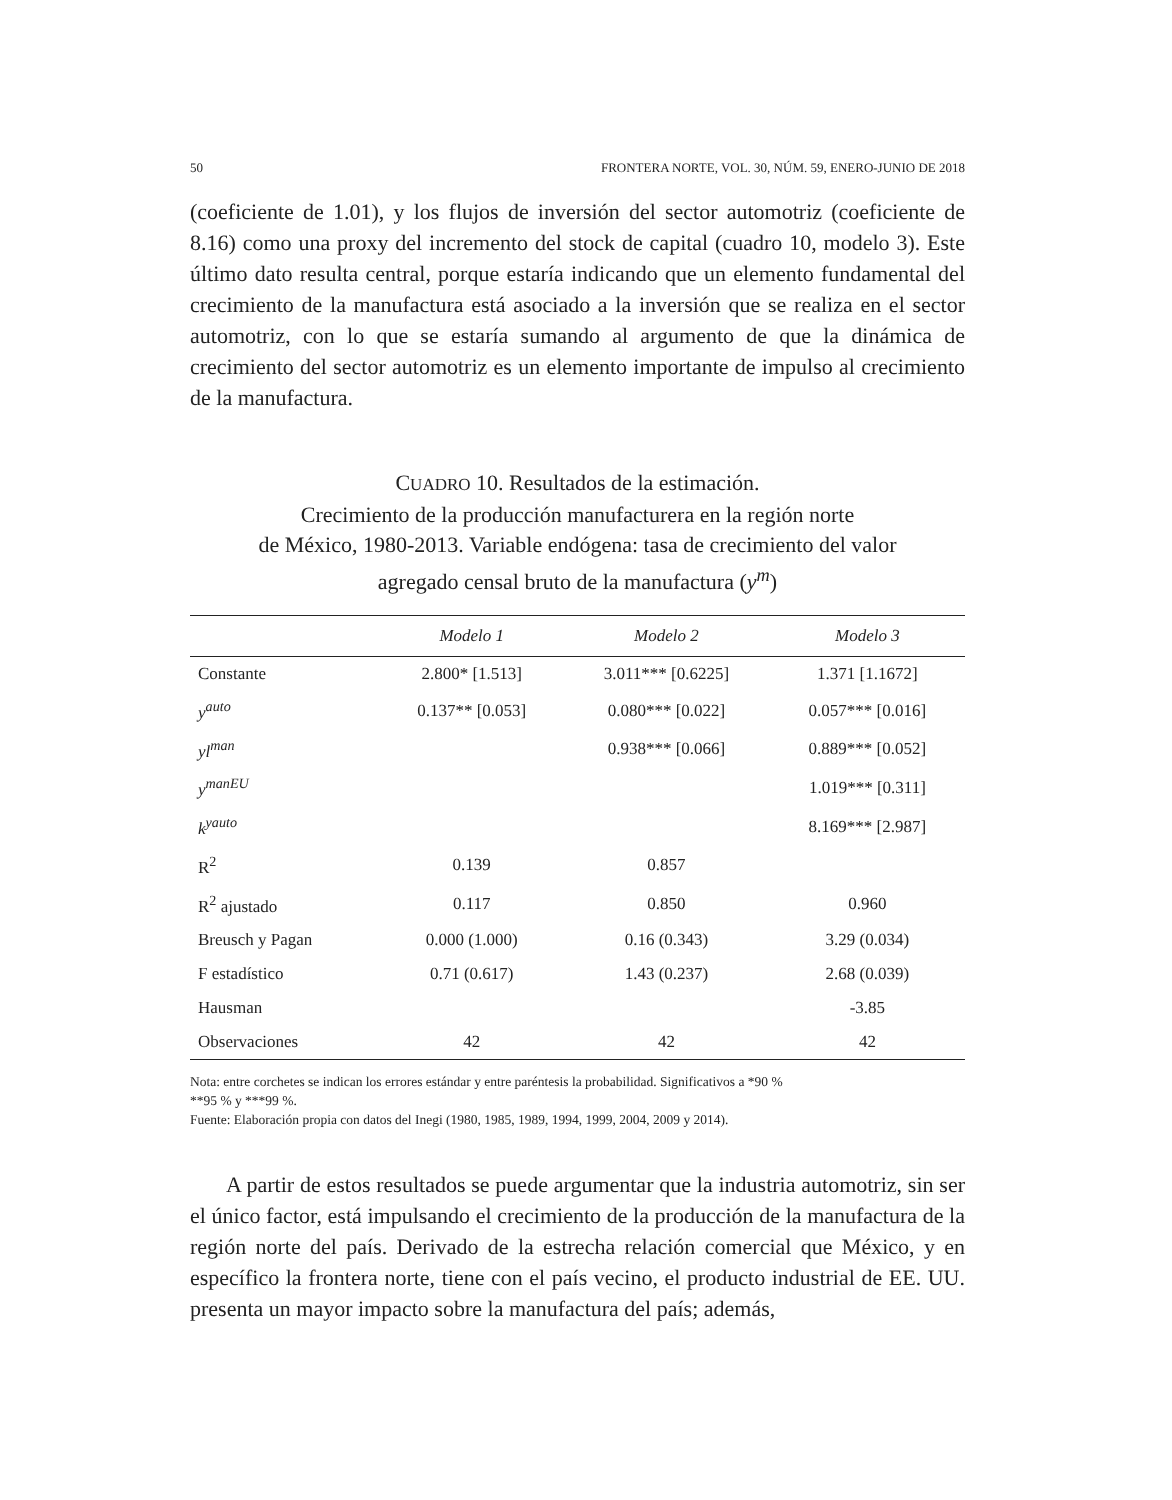50 FRONTERA NORTE, VOL. 30, NÚM. 59, ENERO-JUNIO DE 2018
(coeficiente de 1.01), y los flujos de inversión del sector automotriz (coeficiente de 8.16) como una proxy del incremento del stock de capital (cuadro 10, modelo 3). Este último dato resulta central, porque estaría indicando que un elemento fundamental del crecimiento de la manufactura está asociado a la inversión que se realiza en el sector automotriz, con lo que se estaría sumando al argumento de que la dinámica de crecimiento del sector automotriz es un elemento importante de impulso al crecimiento de la manufactura.
CUADRO 10. Resultados de la estimación.
Crecimiento de la producción manufacturera en la región norte
de México, 1980-2013. Variable endógena: tasa de crecimiento del valor
agregado censal bruto de la manufactura (y<sup>m</sup>)
| | Modelo 1 | Modelo 2 | Modelo 3 |
| --- | --- | --- | --- |
| Constante | 2.800* [1.513] | 3.011*** [0.6225] | 1.371 [1.1672] |
| y<sup>auto</sup> | 0.137** [0.053] | 0.080*** [0.022] | 0.057*** [0.016] |
| yl<sup>man</sup> | | 0.938*** [0.066] | 0.889*** [0.052] |
| y<sup>manEU</sup> | | | 1.019*** [0.311] |
| k<sup>yauto</sup> | | | 8.169*** [2.987] |
| R<sup>2</sup> | 0.139 | 0.857 | |
| R<sup>2</sup> ajustado | 0.117 | 0.850 | 0.960 |
| Breusch y Pagan | 0.000 (1.000) | 0.16 (0.343) | 3.29 (0.034) |
| F estadístico | 0.71 (0.617) | 1.43 (0.237) | 2.68 (0.039) |
| Hausman | | | -3.85 |
| Observaciones | 42 | 42 | 42 |
Nota: entre corchetes se indican los errores estándar y entre paréntesis la probabilidad. Significativos a *90 %
**95 % y ***99 %.
Fuente: Elaboración propia con datos del Inegi (1980, 1985, 1989, 1994, 1999, 2004, 2009 y 2014).
A partir de estos resultados se puede argumentar que la industria automotriz, sin ser el único factor, está impulsando el crecimiento de la producción de la manufactura de la región norte del país. Derivado de la estrecha relación comercial que México, y en específico la frontera norte, tiene con el país vecino, el producto industrial de EE. UU. presenta un mayor impacto sobre la manufactura del país; además,